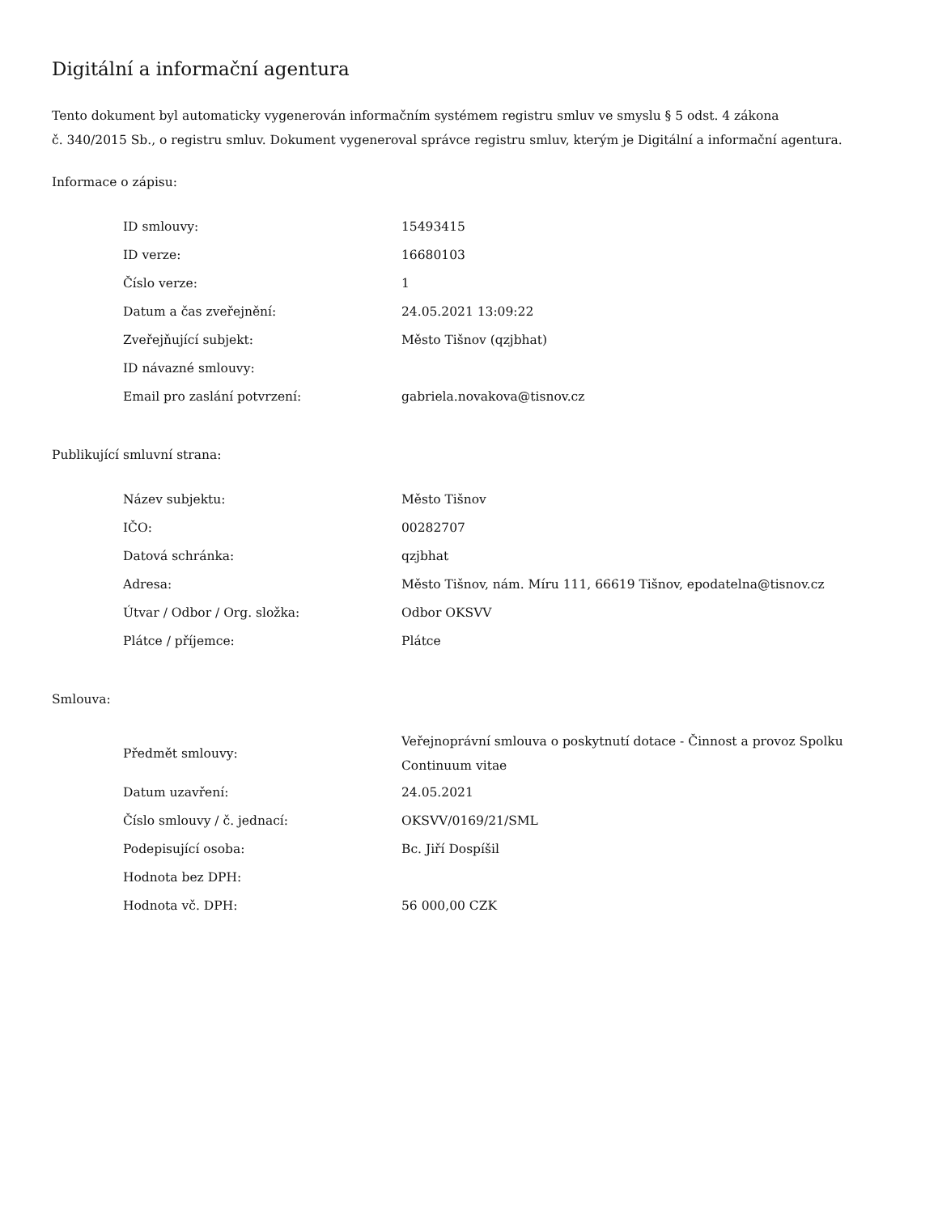Digitální a informační agentura
Tento dokument byl automaticky vygenerován informačním systémem registru smluv ve smyslu § 5 odst. 4 zákona
č. 340/2015 Sb., o registru smluv. Dokument vygeneroval správce registru smluv, kterým je Digitální a informační agentura.
Informace o zápisu:
| ID smlouvy: | 15493415 |
| ID verze: | 16680103 |
| Číslo verze: | 1 |
| Datum a čas zveřejnění: | 24.05.2021 13:09:22 |
| Zveřejňující subjekt: | Město Tišnov (qzjbhat) |
| ID návazné smlouvy: | |
| Email pro zaslání potvrzení: | gabriela.novakova@tisnov.cz |
Publikující smluvní strana:
| Název subjektu: | Město Tišnov |
| IČO: | 00282707 |
| Datová schránka: | qzjbhat |
| Adresa: | Město Tišnov, nám. Míru 111, 66619 Tišnov, epodatelna@tisnov.cz |
| Útvar / Odbor / Org. složka: | Odbor OKSVV |
| Plátce / příjemce: | Plátce |
Smlouva:
| Předmět smlouvy: | Veřejnoprávní smlouva o poskytnutí dotace - Činnost a provoz Spolku Continuum vitae |
| Datum uzavření: | 24.05.2021 |
| Číslo smlouvy / č. jednací: | OKSVV/0169/21/SML |
| Podepisující osoba: | Bc. Jiří Dospíšil |
| Hodnota bez DPH: | |
| Hodnota vč. DPH: | 56 000,00 CZK |